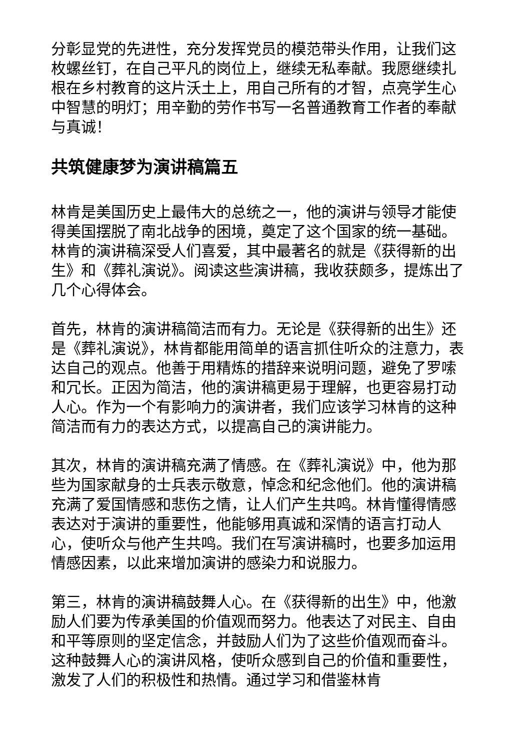分彰显党的先进性，充分发挥党员的模范带头作用，让我们这枚螺丝钉，在自己平凡的岗位上，继续无私奉献。我愿继续扎根在乡村教育的这片沃土上，用自己所有的才智，点亮学生心中智慧的明灯；用辛勤的劳作书写一名普通教育工作者的奉献与真诚！
共筑健康梦为演讲稿篇五
林肯是美国历史上最伟大的总统之一，他的演讲与领导才能使得美国摆脱了南北战争的困境，奠定了这个国家的统一基础。林肯的演讲稿深受人们喜爱，其中最著名的就是《获得新的出生》和《葬礼演说》。阅读这些演讲稿，我收获颇多，提炼出了几个心得体会。
首先，林肯的演讲稿简洁而有力。无论是《获得新的出生》还是《葬礼演说》，林肯都能用简单的语言抓住听众的注意力，表达自己的观点。他善于用精炼的措辞来说明问题，避免了罗嗦和冗长。正因为简洁，他的演讲稿更易于理解，也更容易打动人心。作为一个有影响力的演讲者，我们应该学习林肯的这种简洁而有力的表达方式，以提高自己的演讲能力。
其次，林肯的演讲稿充满了情感。在《葬礼演说》中，他为那些为国家献身的士兵表示敬意，悼念和纪念他们。他的演讲稿充满了爱国情感和悲伤之情，让人们产生共鸣。林肯懂得情感表达对于演讲的重要性，他能够用真诚和深情的语言打动人心，使听众与他产生共鸣。我们在写演讲稿时，也要多加运用情感因素，以此来增加演讲的感染力和说服力。
第三，林肯的演讲稿鼓舞人心。在《获得新的出生》中，他激励人们要为传承美国的价值观而努力。他表达了对民主、自由和平等原则的坚定信念，并鼓励人们为了这些价值观而奋斗。这种鼓舞人心的演讲风格，使听众感到自己的价值和重要性，激发了人们的积极性和热情。通过学习和借鉴林肯